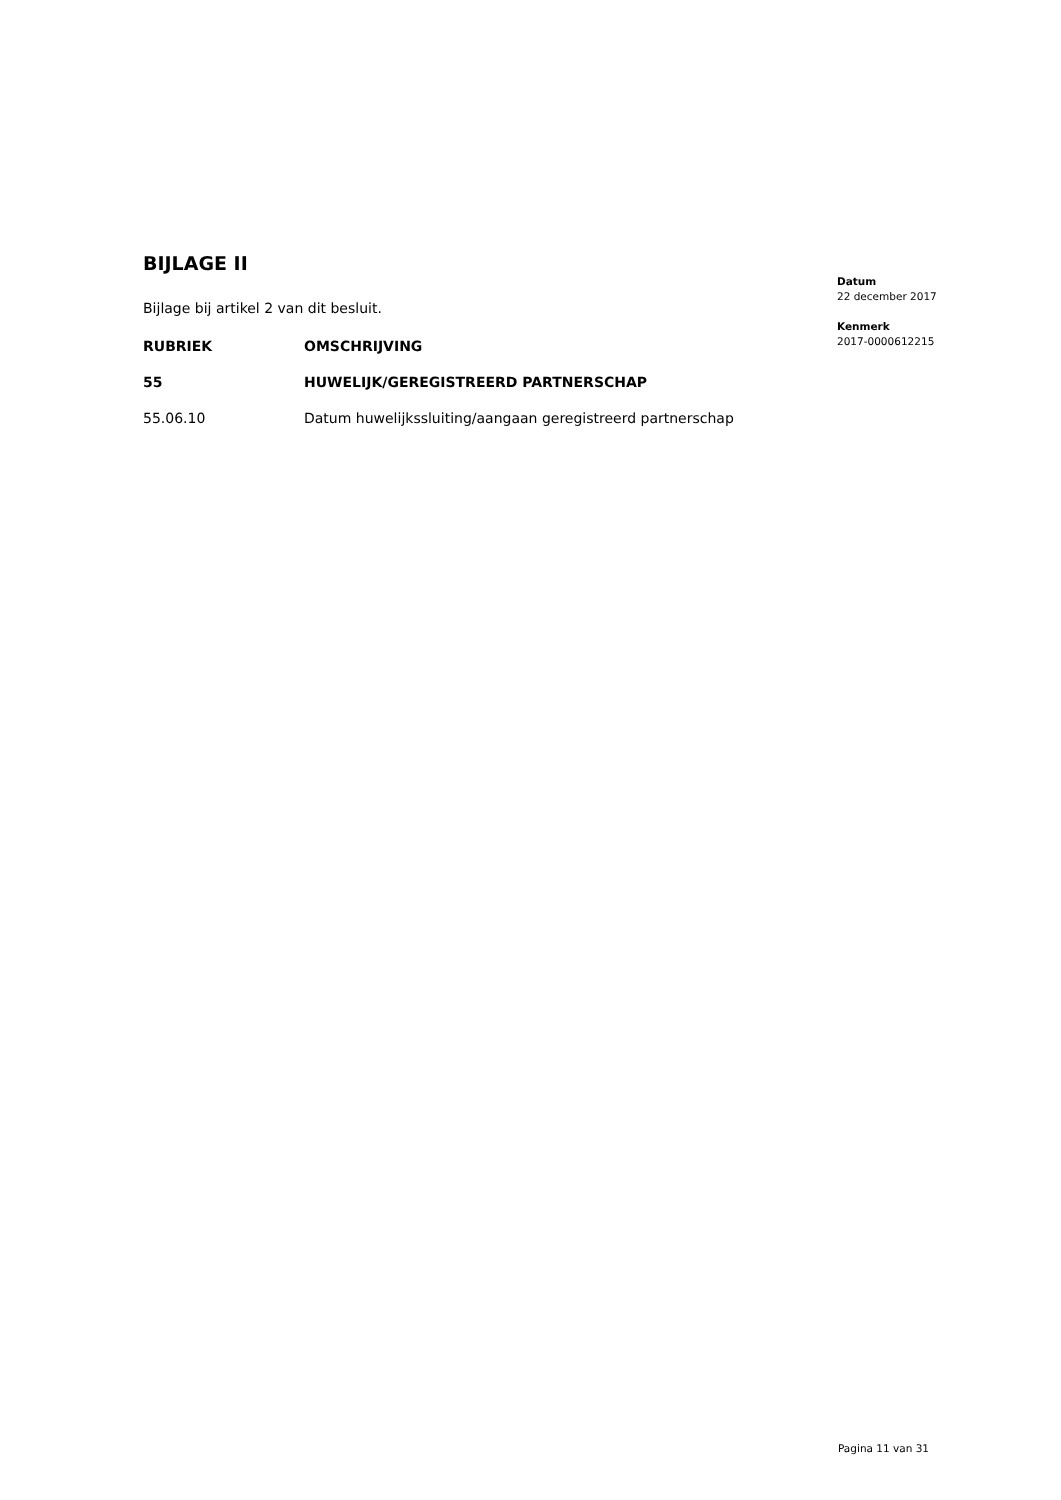BIJLAGE II
Bijlage bij artikel 2 van dit besluit.
| RUBRIEK | OMSCHRIJVING |
| --- | --- |
| 55 | HUWELIJK/GEREGISTREERD PARTNERSCHAP |
| 55.06.10 | Datum huwelijkssluiting/aangaan geregistreerd partnerschap |
Datum
22 december 2017
Kenmerk
2017-0000612215
Pagina 11 van 31